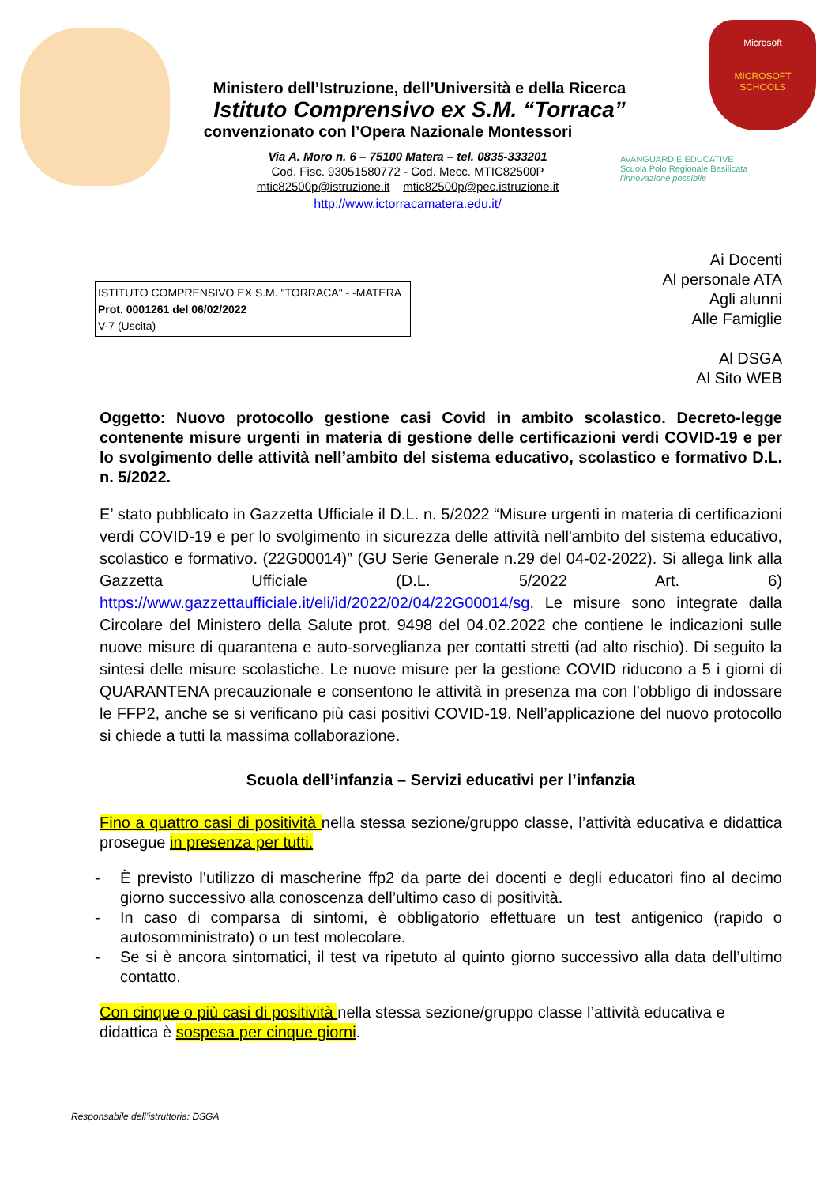Microsoft
MICROSOFT
SCHOOLS
Ministero dell’Istruzione, dell’Università e della Ricerca
Istituto Comprensivo ex S.M. “Torraca”
convenzionato con l’Opera Nazionale Montessori
Via A. Moro n. 6 – 75100 Matera – tel. 0835-333201
Cod. Fisc. 93051580772 - Cod. Mecc. MTIC82500P
mtic82500p@istruzione.it mtic82500p@pec.istruzione.it
http://www.ictorracamatera.edu.it/
AVANGUARDIE EDUCATIVE
Scuola Polo Regionale Basilicata
l'innovazione possibile
ISTITUTO COMPRENSIVO EX S.M. "TORRACA" - -MATERA
Prot. 0001261 del 06/02/2022
V-7 (Uscita)
Ai Docenti
Al personale ATA
Agli alunni
Alle Famiglie
Al DSGA
Al Sito WEB
Oggetto: Nuovo protocollo gestione casi Covid in ambito scolastico. Decreto-legge contenente misure urgenti in materia di gestione delle certificazioni verdi COVID-19 e per lo svolgimento delle attività nell’ambito del sistema educativo, scolastico e formativo D.L. n. 5/2022.
E’ stato pubblicato in Gazzetta Ufficiale il D.L. n. 5/2022 “Misure urgenti in materia di certificazioni verdi COVID-19 e per lo svolgimento in sicurezza delle attività nell'ambito del sistema educativo, scolastico e formativo. (22G00014)” (GU Serie Generale n.29 del 04-02-2022). Si allega link alla Gazzetta Ufficiale (D.L. 5/2022 Art. 6) https://www.gazzettaufficiale.it/eli/id/2022/02/04/22G00014/sg. Le misure sono integrate dalla Circolare del Ministero della Salute prot. 9498 del 04.02.2022 che contiene le indicazioni sulle nuove misure di quarantena e auto-sorveglianza per contatti stretti (ad alto rischio). Di seguito la sintesi delle misure scolastiche. Le nuove misure per la gestione COVID riducono a 5 i giorni di QUARANTENA precauzionale e consentono le attività in presenza ma con l’obbligo di indossare le FFP2, anche se si verificano più casi positivi COVID-19. Nell’applicazione del nuovo protocollo si chiede a tutti la massima collaborazione.
Scuola dell’infanzia – Servizi educativi per l’infanzia
Fino a quattro casi di positività nella stessa sezione/gruppo classe, l’attività educativa e didattica prosegue in presenza per tutti.
- È previsto l’utilizzo di mascherine ffp2 da parte dei docenti e degli educatori fino al decimo giorno successivo alla conoscenza dell’ultimo caso di positività.
- In caso di comparsa di sintomi, è obbligatorio effettuare un test antigenico (rapido o autosomministrato) o un test molecolare.
- Se si è ancora sintomatici, il test va ripetuto al quinto giorno successivo alla data dell’ultimo contatto.
Con cinque o più casi di positività nella stessa sezione/gruppo classe l’attività educativa e didattica è sospesa per cinque giorni.
Responsabile dell’istruttoria: DSGA